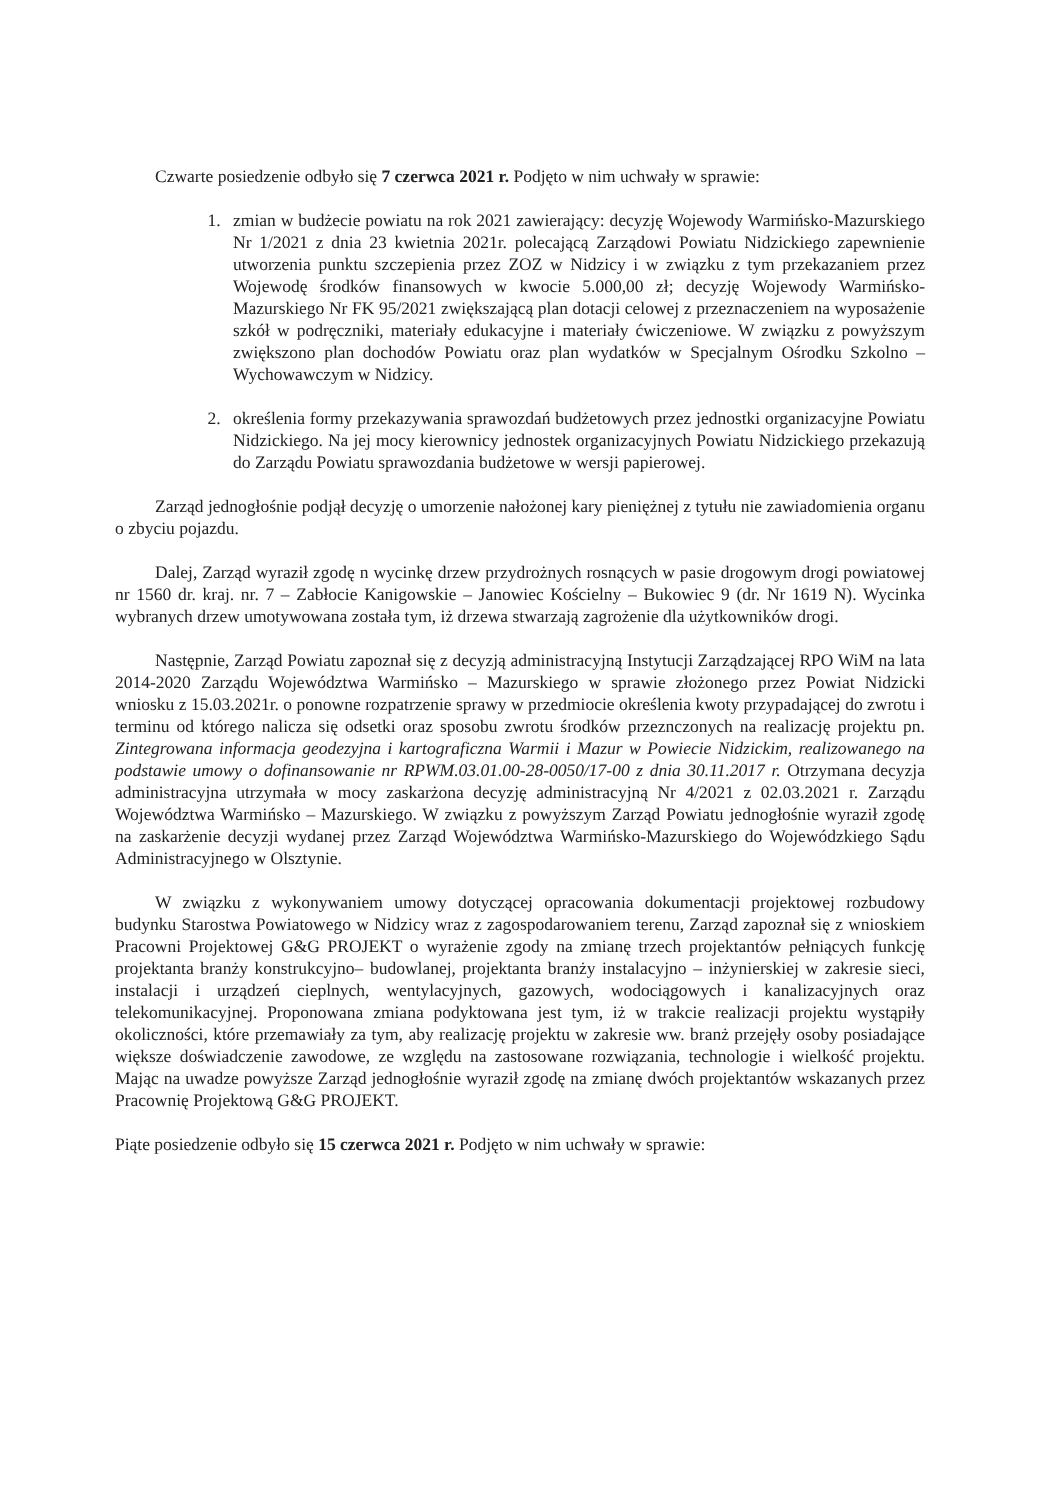Czwarte posiedzenie odbyło się 7 czerwca 2021 r. Podjęto w nim uchwały w sprawie:
1. zmian w budżecie powiatu na rok 2021 zawierający: decyzję Wojewody Warmińsko-Mazurskiego Nr 1/2021 z dnia 23 kwietnia 2021r. polecającą Zarządowi Powiatu Nidzickiego zapewnienie utworzenia punktu szczepienia przez ZOZ w Nidzicy i w związku z tym przekazaniem przez Wojewodę środków finansowych w kwocie 5.000,00 zł; decyzję Wojewody Warmińsko-Mazurskiego Nr FK 95/2021 zwiększającą plan dotacji celowej z przeznaczeniem na wyposażenie szkół w podręczniki, materiały edukacyjne i materiały ćwiczeniowe. W związku z powyższym zwiększono plan dochodów Powiatu oraz plan wydatków w Specjalnym Ośrodku Szkolno – Wychowawczym w Nidzicy.
2. określenia formy przekazywania sprawozdań budżetowych przez jednostki organizacyjne Powiatu Nidzickiego. Na jej mocy kierownicy jednostek organizacyjnych Powiatu Nidzickiego przekazują do Zarządu Powiatu sprawozdania budżetowe w wersji papierowej.
Zarząd jednogłośnie podjął decyzję o umorzenie nałożonej kary pieniężnej z tytułu nie zawiadomienia organu o zbyciu pojazdu.
Dalej, Zarząd wyraził zgodę n wycinkę drzew przydrożnych rosnących w pasie drogowym drogi powiatowej nr 1560 dr. kraj. nr. 7 – Zabłocie Kanigowskie – Janowiec Kościelny – Bukowiec 9 (dr. Nr 1619 N). Wycinka wybranych drzew umotywowana została tym, iż drzewa stwarzają zagrożenie dla użytkowników drogi.
Następnie, Zarząd Powiatu zapoznał się z decyzją administracyjną Instytucji Zarządzającej RPO WiM na lata 2014-2020 Zarządu Województwa Warmińsko – Mazurskiego w sprawie złożonego przez Powiat Nidzicki wniosku z 15.03.2021r. o ponowne rozpatrzenie sprawy w przedmiocie określenia kwoty przypadającej do zwrotu i terminu od którego nalicza się odsetki oraz sposobu zwrotu środków przeznczonych na realizację projektu pn. Zintegrowana informacja geodezyjna i kartograficzna Warmii i Mazur w Powiecie Nidzickim, realizowanego na podstawie umowy o dofinansowanie nr RPWM.03.01.00-28-0050/17-00 z dnia 30.11.2017 r. Otrzymana decyzja administracyjna utrzymała w mocy zaskarżona decyzję administracyjną Nr 4/2021 z 02.03.2021 r. Zarządu Województwa Warmińsko – Mazurskiego. W związku z powyższym Zarząd Powiatu jednogłośnie wyraził zgodę na zaskarżenie decyzji wydanej przez Zarząd Województwa Warmińsko-Mazurskiego do Wojewódzkiego Sądu Administracyjnego w Olsztynie.
W związku z wykonywaniem umowy dotyczącej opracowania dokumentacji projektowej rozbudowy budynku Starostwa Powiatowego w Nidzicy wraz z zagospodarowaniem terenu, Zarząd zapoznał się z wnioskiem Pracowni Projektowej G&G PROJEKT o wyrażenie zgody na zmianę trzech projektantów pełniących funkcję projektanta branży konstrukcyjno– budowlanej, projektanta branży instalacyjno – inżynierskiej w zakresie sieci, instalacji i urządzeń cieplnych, wentylacyjnych, gazowych, wodociągowych i kanalizacyjnych oraz telekomunikacyjnej. Proponowana zmiana podyktowana jest tym, iż w trakcie realizacji projektu wystąpiły okoliczności, które przemawiały za tym, aby realizację projektu w zakresie ww. branż przejęły osoby posiadające większe doświadczenie zawodowe, ze względu na zastosowane rozwiązania, technologie i wielkość projektu. Mając na uwadze powyższe Zarząd jednogłośnie wyraził zgodę na zmianę dwóch projektantów wskazanych przez Pracownię Projektową G&G PROJEKT.
Piąte posiedzenie odbyło się 15 czerwca 2021 r. Podjęto w nim uchwały w sprawie: